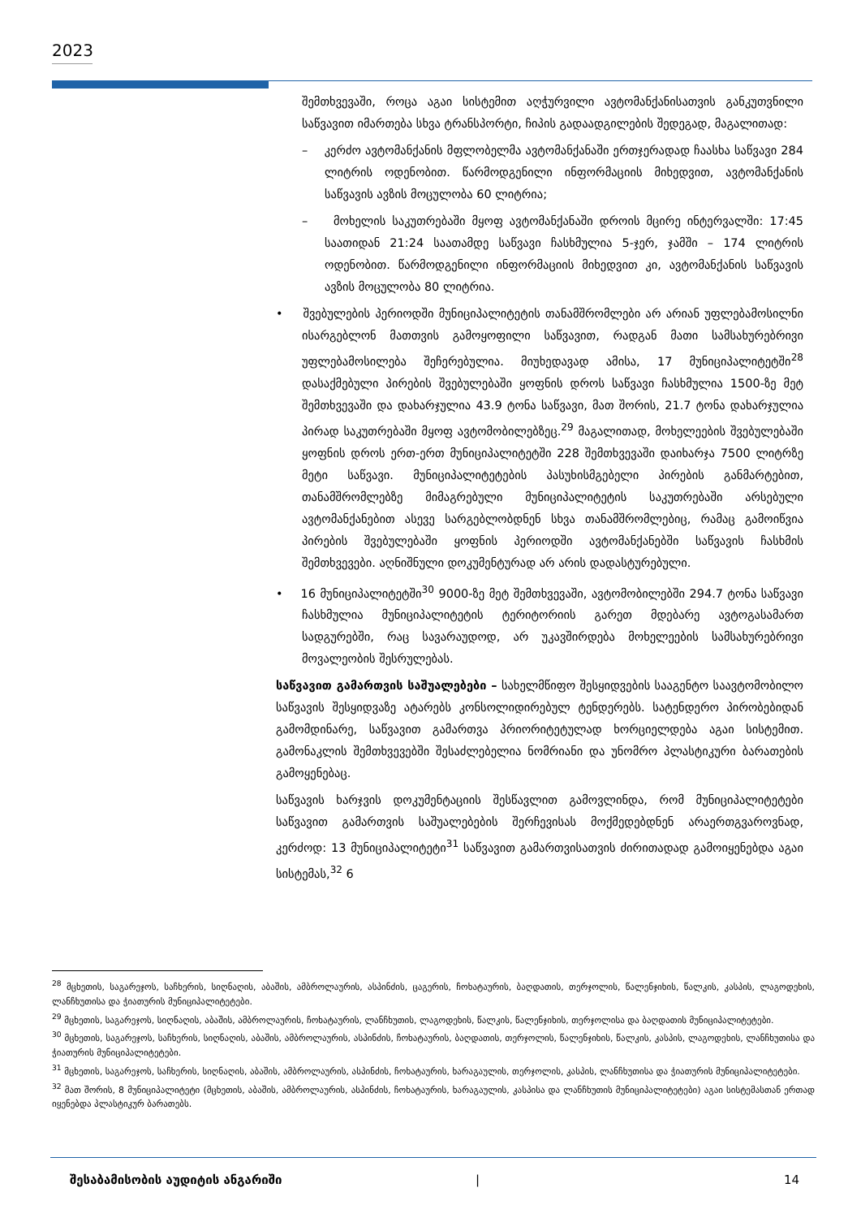2023
შემთხვევაში, როცა აგაი სისტემით აღჭურვილი ავტომანქანისათვის განკუთვნილი საწვავით იმართება სხვა ტრანსპორტი, ჩიპის გადაადგილების შედეგად, მაგალითად:
– კერძო ავტომანქანის მფლობელმა ავტომანქანაში ერთჯერადად ჩაასხა საწვავი 284 ლიტრის ოდენობით. წარმოდგენილი ინფორმაციის მიხედვით, ავტომანქანის საწვავის ავზის მოცულობა 60 ლიტრია;
– მოხელის საკუთრებაში მყოფ ავტომანქანაში დროის მცირე ინტერვალში: 17:45 საათიდან 21:24 საათამდე საწვავი ჩასხმულია 5-ჯერ, ჯამში – 174 ლიტრის ოდენობით. წარმოდგენილი ინფორმაციის მიხედვით კი, ავტომანქანის საწვავის ავზის მოცულობა 80 ლიტრია.
• შვებულების პერიოდში მუნიციპალიტეტის თანამშრომლები არ არიან უფლებამოსილნი ისარგებლონ მათთვის გამოყოფილი საწვავით, რადგან მათი სამსახურებრივი უფლებამოსილება შეჩერებულია. მიუხედავად ამისა, 17 მუნიციპალიტეტში<sup>28</sup> დასაქმებული პირების შვებულებაში ყოფნის დროს საწვავი ჩასხმულია 1500-ზე მეტ შემთხვევაში და დახარჯულია 43.9 ტონა საწვავი, მათ შორის, 21.7 ტონა დახარჯულია პირად საკუთრებაში მყოფ ავტომობილებზეც.<sup>29</sup> მაგალითად, მოხელეების შვებულებაში ყოფნის დროს ერთ-ერთ მუნიციპალიტეტში 228 შემთხვევაში დაიხარჯა 7500 ლიტრზე მეტი საწვავი. მუნიციპალიტეტების პასუხისმგებელი პირების განმარტებით, თანამშრომლებზე მიმაგრებული მუნიციპალიტეტის საკუთრებაში არსებული ავტომანქანებით ასევე სარგებლობდნენ სხვა თანამშრომლებიც, რამაც გამოიწვია პირების შვებულებაში ყოფნის პერიოდში ავტომანქანებში საწვავის ჩასხმის შემთხვევები. აღნიშნული დოკუმენტურად არ არის დადასტურებული.
• 16 მუნიციპალიტეტში<sup>30</sup> 9000-ზე მეტ შემთხვევაში, ავტომობილებში 294.7 ტონა საწვავი ჩასხმულია მუნიციპალიტეტის ტერიტორიის გარეთ მდებარე ავტოგასამართ სადგურებში, რაც სავარაუდოდ, არ უკავშირდება მოხელეების სამსახურებრივი მოვალეობის შესრულებას.
საწვავით გამართვის საშუალებები – სახელმწიფო შესყიდვების სააგენტო საავტომობილო საწვავის შესყიდვაზე ატარებს კონსოლიდირებულ ტენდერებს. სატენდერო პირობებიდან გამომდინარე, საწვავით გამართვა პრიორიტეტულად ხორციელდება აგაი სისტემით. გამონაკლის შემთხვევებში შესაძლებელია ნომრიანი და უნომრო პლასტიკური ბარათების გამოყენებაც.
საწვავის ხარჯვის დოკუმენტაციის შესწავლით გამოვლინდა, რომ მუნიციპალიტეტები საწვავით გამართვის საშუალებების შერჩევისას მოქმედებდნენ არაერთგვაროვნად, კერძოდ: 13 მუნიციპალიტეტი<sup>31</sup> საწვავით გამართვისათვის ძირითადად გამოიყენებდა აგაი სისტემას,<sup>32</sup> 6
<sup>28</sup> მცხეთის, საგარეჯოს, საჩხერის, სიღნაღის, აბაშის, ამბროლაურის, ასპინძის, ცაგერის, ჩოხატაურის, ბაღდათის, თერჯოლის, წალენჯიხის, წალკის, კასპის, ლაგოდეხის, ლანჩხუთისა და ჭიათურის მუნიციპალიტეტები.
<sup>29</sup> მცხეთის, საგარეჯოს, სიღნაღის, აბაშის, ამბროლაურის, ჩოხატაურის, ლანჩხუთის, ლაგოდეხის, წალკის, წალენჯიხის, თერჯოლისა და ბაღდათის მუნიციპალიტეტები.
<sup>30</sup> მცხეთის, საგარეჯოს, საჩხერის, სიღნაღის, აბაშის, ამბროლაურის, ასპინძის, ჩოხატაურის, ბაღდათის, თერჯოლის, წალენჯიხის, წალკის, კასპის, ლაგოდეხის, ლანჩხუთისა და ჭიათურის მუნიციპალიტეტები.
<sup>31</sup> მცხეთის, საგარეჯოს, საჩხერის, სიღნაღის, აბაშის, ამბროლაურის, ასპინძის, ჩოხატაურის, ხარაგაულის, თერჯოლის, კასპის, ლანჩხუთისა და ჭიათურის მუნიციპალიტეტები.
<sup>32</sup> მათ შორის, 8 მუნიციპალიტეტი (მცხეთის, აბაშის, ამბროლაურის, ასპინძის, ჩოხატაურის, ხარაგაულის, კასპისა და ლანჩხუთის მუნიციპალიტეტები) აგაი სისტემასთან ერთად იყენებდა პლასტიკურ ბარათებს.
შესაბამისობის აუდიტის ანგარიში | 14